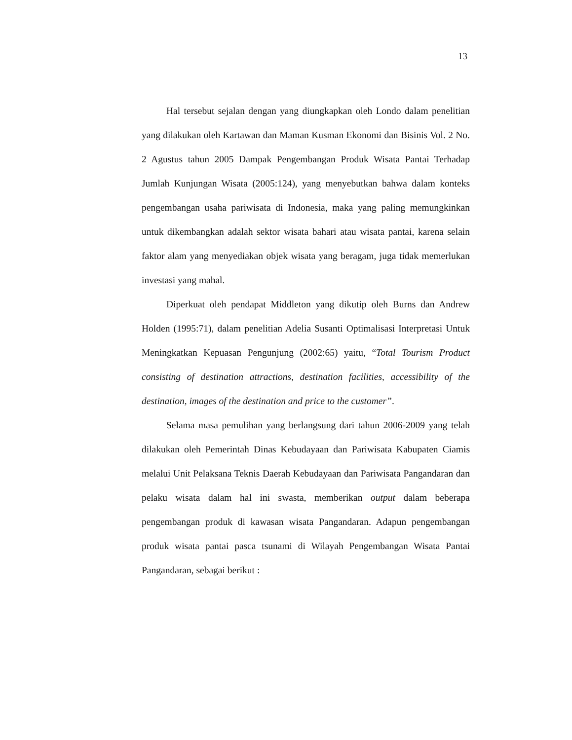13
Hal tersebut sejalan dengan yang diungkapkan oleh Londo dalam penelitian yang dilakukan oleh Kartawan dan Maman Kusman Ekonomi dan Bisinis Vol. 2 No. 2 Agustus tahun 2005 Dampak Pengembangan Produk Wisata Pantai Terhadap Jumlah Kunjungan Wisata (2005:124), yang menyebutkan bahwa dalam konteks pengembangan usaha pariwisata di Indonesia, maka yang paling memungkinkan untuk dikembangkan adalah sektor wisata bahari atau wisata pantai, karena selain faktor alam yang menyediakan objek wisata yang beragam, juga tidak memerlukan investasi yang mahal.
Diperkuat oleh pendapat Middleton yang dikutip oleh Burns dan Andrew Holden (1995:71), dalam penelitian Adelia Susanti Optimalisasi Interpretasi Untuk Meningkatkan Kepuasan Pengunjung (2002:65) yaitu, “Total Tourism Product consisting of destination attractions, destination facilities, accessibility of the destination, images of the destination and price to the customer”.
Selama masa pemulihan yang berlangsung dari tahun 2006-2009 yang telah dilakukan oleh Pemerintah Dinas Kebudayaan dan Pariwisata Kabupaten Ciamis melalui Unit Pelaksana Teknis Daerah Kebudayaan dan Pariwisata Pangandaran dan pelaku wisata dalam hal ini swasta, memberikan output dalam beberapa pengembangan produk di kawasan wisata Pangandaran. Adapun pengembangan produk wisata pantai pasca tsunami di Wilayah Pengembangan Wisata Pantai Pangandaran, sebagai berikut :